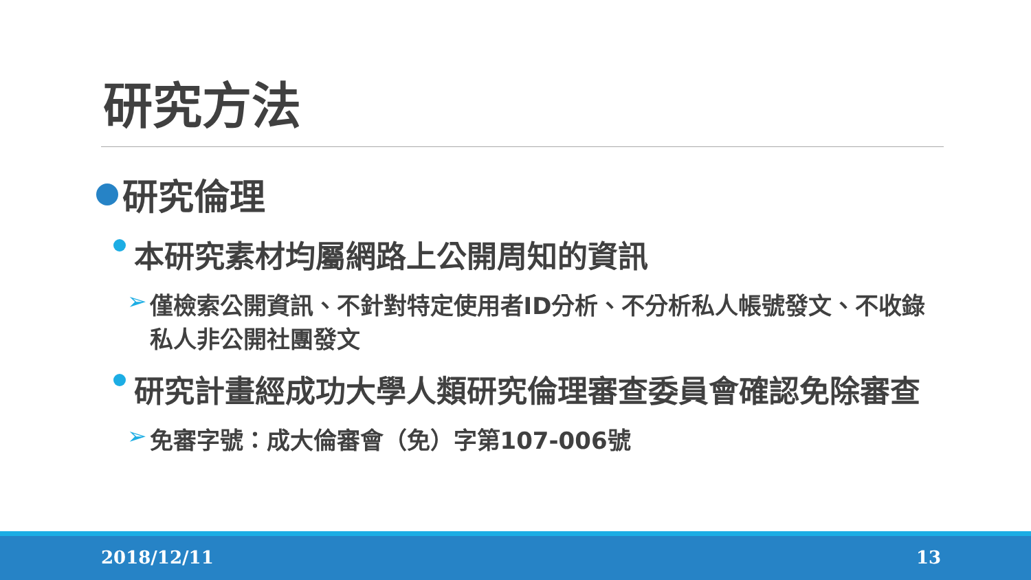研究方法
研究倫理
本研究素材均屬網路上公開周知的資訊
➢ 僅檢索公開資訊、不針對特定使用者ID分析、不分析私人帳號發文、不收錄私人非公開社團發文
研究計畫經成功大學人類研究倫理審查委員會確認免除審查
➢ 免審字號：成大倫審會（免）字第107-006號
2018/12/11 13